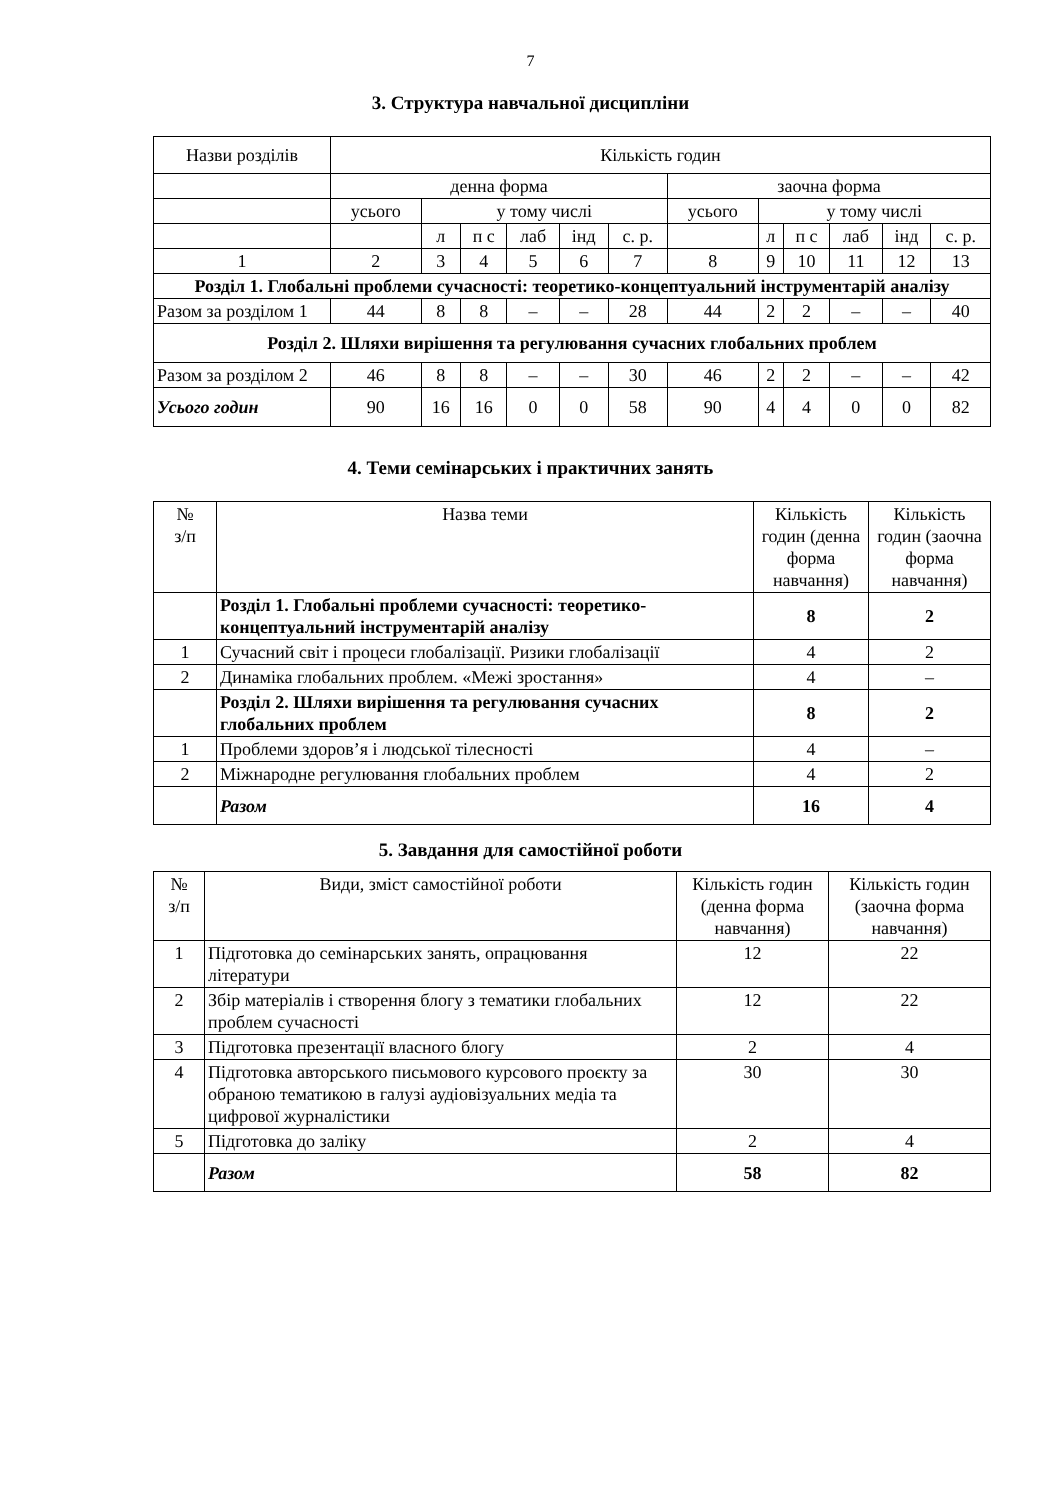7
3. Структура навчальної дисципліни
| Назви розділів | Кількість годин | | | | | | | | | | | |
| | денна форма | | | | | | заочна форма | | | | | |
| | усього | у тому числі | | | | | усього | у тому числі | | | | |
| | | л | п с | лаб | інд | с. р. | | л | п с | лаб | інд | с. р. |
| 1 | 2 | 3 | 4 | 5 | 6 | 7 | 8 | 9 | 10 | 11 | 12 | 13 |
| Розділ 1. Глобальні проблеми сучасності: теоретико-концептуальний інструментарій аналізу | | | | | | | | | | | | |
| Разом за розділом 1 | 44 | 8 | 8 | – | – | 28 | 44 | 2 | 2 | – | – | 40 |
| Розділ 2. Шляхи вирішення та регулювання сучасних глобальних проблем | | | | | | | | | | | | |
| Разом за розділом 2 | 46 | 8 | 8 | – | – | 30 | 46 | 2 | 2 | – | – | 42 |
| Усього годин | 90 | 16 | 16 | 0 | 0 | 58 | 90 | 4 | 4 | 0 | 0 | 82 |
4. Теми семінарських і практичних занять
| № з/п | Назва теми | Кількість годин (денна форма навчання) | Кількість годин (заочна форма навчання) |
| | Розділ 1. Глобальні проблеми сучасності: теоретико-концептуальний інструментарій аналізу | 8 | 2 |
| 1 | Сучасний світ і процеси глобалізації. Ризики глобалізації | 4 | 2 |
| 2 | Динаміка глобальних проблем. «Межі зростання» | 4 | – |
| | Розділ 2. Шляхи вирішення та регулювання сучасних глобальних проблем | 8 | 2 |
| 1 | Проблеми здоров’я і людської тілесності | 4 | – |
| 2 | Міжнародне регулювання глобальних проблем | 4 | 2 |
| | Разом | 16 | 4 |
5. Завдання для самостійної роботи
| № з/п | Види, зміст самостійної роботи | Кількість годин (денна форма навчання) | Кількість годин (заочна форма навчання) |
| 1 | Підготовка до семінарських занять, опрацювання літератури | 12 | 22 |
| 2 | Збір матеріалів і створення блогу з тематики глобальних проблем сучасності | 12 | 22 |
| 3 | Підготовка презентації власного блогу | 2 | 4 |
| 4 | Підготовка авторського письмового курсового проєкту за обраною тематикою в галузі аудіовізуальних медіа та цифрової журналістики | 30 | 30 |
| 5 | Підготовка до заліку | 2 | 4 |
| | Разом | 58 | 82 |